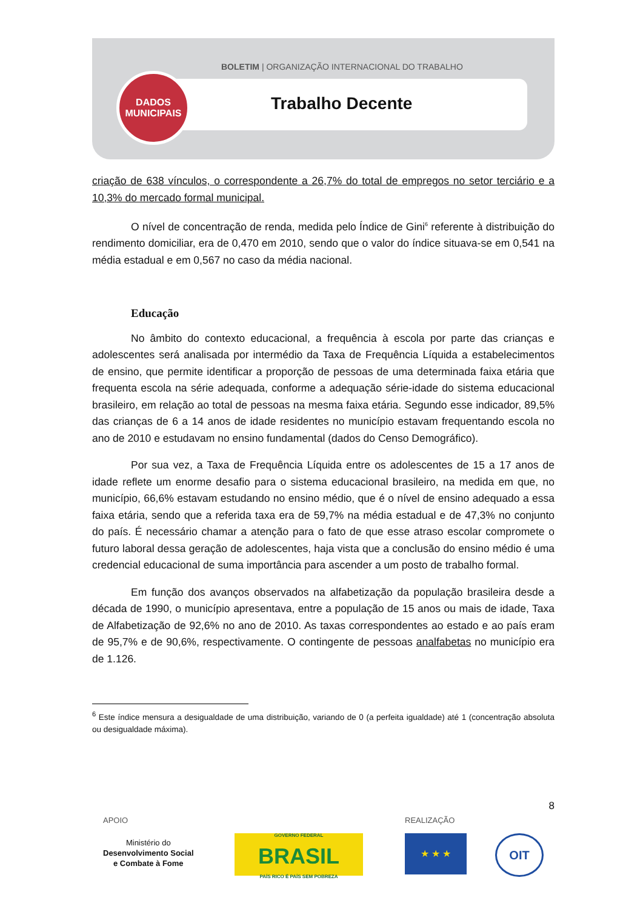BOLETIM | ORGANIZAÇÃO INTERNACIONAL DO TRABALHO
Trabalho Decente
DADOS
MUNICIPAIS
criação de 638 vínculos, o correspondente a 26,7% do total de empregos no setor terciário e a 10,3% do mercado formal municipal.
O nível de concentração de renda, medida pelo Índice de Gini<sup>6</sup> referente à distribuição do rendimento domiciliar, era de 0,470 em 2010, sendo que o valor do índice situava-se em 0,541 na média estadual e em 0,567 no caso da média nacional.
Educação
No âmbito do contexto educacional, a frequência à escola por parte das crianças e adolescentes será analisada por intermédio da Taxa de Frequência Líquida a estabelecimentos de ensino, que permite identificar a proporção de pessoas de uma determinada faixa etária que frequenta escola na série adequada, conforme a adequação série-idade do sistema educacional brasileiro, em relação ao total de pessoas na mesma faixa etária. Segundo esse indicador, 89,5% das crianças de 6 a 14 anos de idade residentes no município estavam frequentando escola no ano de 2010 e estudavam no ensino fundamental (dados do Censo Demográfico).
Por sua vez, a Taxa de Frequência Líquida entre os adolescentes de 15 a 17 anos de idade reflete um enorme desafio para o sistema educacional brasileiro, na medida em que, no município, 66,6% estavam estudando no ensino médio, que é o nível de ensino adequado a essa faixa etária, sendo que a referida taxa era de 59,7% na média estadual e de 47,3% no conjunto do país. É necessário chamar a atenção para o fato de que esse atraso escolar compromete o futuro laboral dessa geração de adolescentes, haja vista que a conclusão do ensino médio é uma credencial educacional de suma importância para ascender a um posto de trabalho formal.
Em função dos avanços observados na alfabetização da população brasileira desde a década de 1990, o município apresentava, entre a população de 15 anos ou mais de idade, Taxa de Alfabetização de 92,6% no ano de 2010. As taxas correspondentes ao estado e ao país eram de 95,7% e de 90,6%, respectivamente. O contingente de pessoas analfabetas no município era de 1.126.
<sup>6</sup> Este índice mensura a desigualdade de uma distribuição, variando de 0 (a perfeita igualdade) até 1 (concentração absoluta ou desigualdade máxima).
8
APOIO REALIZAÇÃO
Ministério do
Desenvolvimento Social
e Combate à Fome
GOVERNO FEDERAL
BRASIL
PAÍS RICO É PAÍS SEM POBREZA
★ ★ ★ OIT